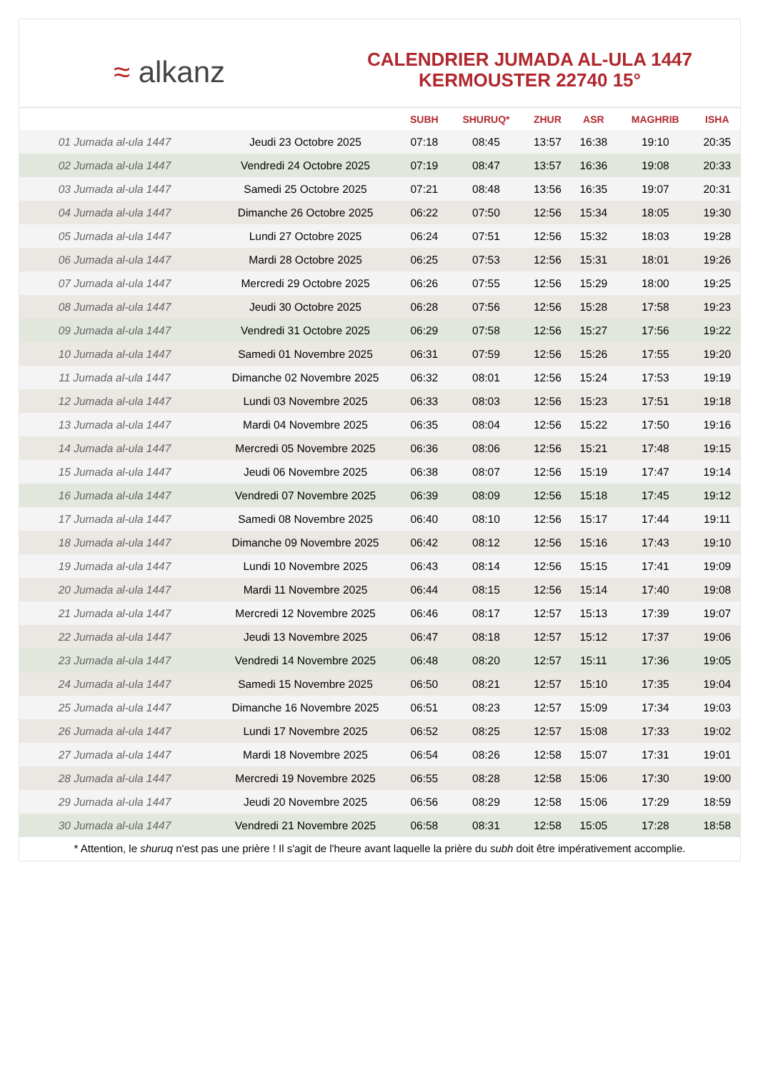≈ alkanz
CALENDRIER JUMADA AL-ULA 1447
KERMOUSTER 22740 15°
| | | SUBH | SHURUQ* | ZHUR | ASR | MAGHRIB | ISHA |
| --- | --- | --- | --- | --- | --- | --- | --- |
| 01 Jumada al-ula 1447 | Jeudi 23 Octobre 2025 | 07:18 | 08:45 | 13:57 | 16:38 | 19:10 | 20:35 |
| 02 Jumada al-ula 1447 | Vendredi 24 Octobre 2025 | 07:19 | 08:47 | 13:57 | 16:36 | 19:08 | 20:33 |
| 03 Jumada al-ula 1447 | Samedi 25 Octobre 2025 | 07:21 | 08:48 | 13:56 | 16:35 | 19:07 | 20:31 |
| 04 Jumada al-ula 1447 | Dimanche 26 Octobre 2025 | 06:22 | 07:50 | 12:56 | 15:34 | 18:05 | 19:30 |
| 05 Jumada al-ula 1447 | Lundi 27 Octobre 2025 | 06:24 | 07:51 | 12:56 | 15:32 | 18:03 | 19:28 |
| 06 Jumada al-ula 1447 | Mardi 28 Octobre 2025 | 06:25 | 07:53 | 12:56 | 15:31 | 18:01 | 19:26 |
| 07 Jumada al-ula 1447 | Mercredi 29 Octobre 2025 | 06:26 | 07:55 | 12:56 | 15:29 | 18:00 | 19:25 |
| 08 Jumada al-ula 1447 | Jeudi 30 Octobre 2025 | 06:28 | 07:56 | 12:56 | 15:28 | 17:58 | 19:23 |
| 09 Jumada al-ula 1447 | Vendredi 31 Octobre 2025 | 06:29 | 07:58 | 12:56 | 15:27 | 17:56 | 19:22 |
| 10 Jumada al-ula 1447 | Samedi 01 Novembre 2025 | 06:31 | 07:59 | 12:56 | 15:26 | 17:55 | 19:20 |
| 11 Jumada al-ula 1447 | Dimanche 02 Novembre 2025 | 06:32 | 08:01 | 12:56 | 15:24 | 17:53 | 19:19 |
| 12 Jumada al-ula 1447 | Lundi 03 Novembre 2025 | 06:33 | 08:03 | 12:56 | 15:23 | 17:51 | 19:18 |
| 13 Jumada al-ula 1447 | Mardi 04 Novembre 2025 | 06:35 | 08:04 | 12:56 | 15:22 | 17:50 | 19:16 |
| 14 Jumada al-ula 1447 | Mercredi 05 Novembre 2025 | 06:36 | 08:06 | 12:56 | 15:21 | 17:48 | 19:15 |
| 15 Jumada al-ula 1447 | Jeudi 06 Novembre 2025 | 06:38 | 08:07 | 12:56 | 15:19 | 17:47 | 19:14 |
| 16 Jumada al-ula 1447 | Vendredi 07 Novembre 2025 | 06:39 | 08:09 | 12:56 | 15:18 | 17:45 | 19:12 |
| 17 Jumada al-ula 1447 | Samedi 08 Novembre 2025 | 06:40 | 08:10 | 12:56 | 15:17 | 17:44 | 19:11 |
| 18 Jumada al-ula 1447 | Dimanche 09 Novembre 2025 | 06:42 | 08:12 | 12:56 | 15:16 | 17:43 | 19:10 |
| 19 Jumada al-ula 1447 | Lundi 10 Novembre 2025 | 06:43 | 08:14 | 12:56 | 15:15 | 17:41 | 19:09 |
| 20 Jumada al-ula 1447 | Mardi 11 Novembre 2025 | 06:44 | 08:15 | 12:56 | 15:14 | 17:40 | 19:08 |
| 21 Jumada al-ula 1447 | Mercredi 12 Novembre 2025 | 06:46 | 08:17 | 12:57 | 15:13 | 17:39 | 19:07 |
| 22 Jumada al-ula 1447 | Jeudi 13 Novembre 2025 | 06:47 | 08:18 | 12:57 | 15:12 | 17:37 | 19:06 |
| 23 Jumada al-ula 1447 | Vendredi 14 Novembre 2025 | 06:48 | 08:20 | 12:57 | 15:11 | 17:36 | 19:05 |
| 24 Jumada al-ula 1447 | Samedi 15 Novembre 2025 | 06:50 | 08:21 | 12:57 | 15:10 | 17:35 | 19:04 |
| 25 Jumada al-ula 1447 | Dimanche 16 Novembre 2025 | 06:51 | 08:23 | 12:57 | 15:09 | 17:34 | 19:03 |
| 26 Jumada al-ula 1447 | Lundi 17 Novembre 2025 | 06:52 | 08:25 | 12:57 | 15:08 | 17:33 | 19:02 |
| 27 Jumada al-ula 1447 | Mardi 18 Novembre 2025 | 06:54 | 08:26 | 12:58 | 15:07 | 17:31 | 19:01 |
| 28 Jumada al-ula 1447 | Mercredi 19 Novembre 2025 | 06:55 | 08:28 | 12:58 | 15:06 | 17:30 | 19:00 |
| 29 Jumada al-ula 1447 | Jeudi 20 Novembre 2025 | 06:56 | 08:29 | 12:58 | 15:06 | 17:29 | 18:59 |
| 30 Jumada al-ula 1447 | Vendredi 21 Novembre 2025 | 06:58 | 08:31 | 12:58 | 15:05 | 17:28 | 18:58 |
* Attention, le shuruq n'est pas une prière ! Il s'agit de l'heure avant laquelle la prière du subh doit être impérativement accomplie.